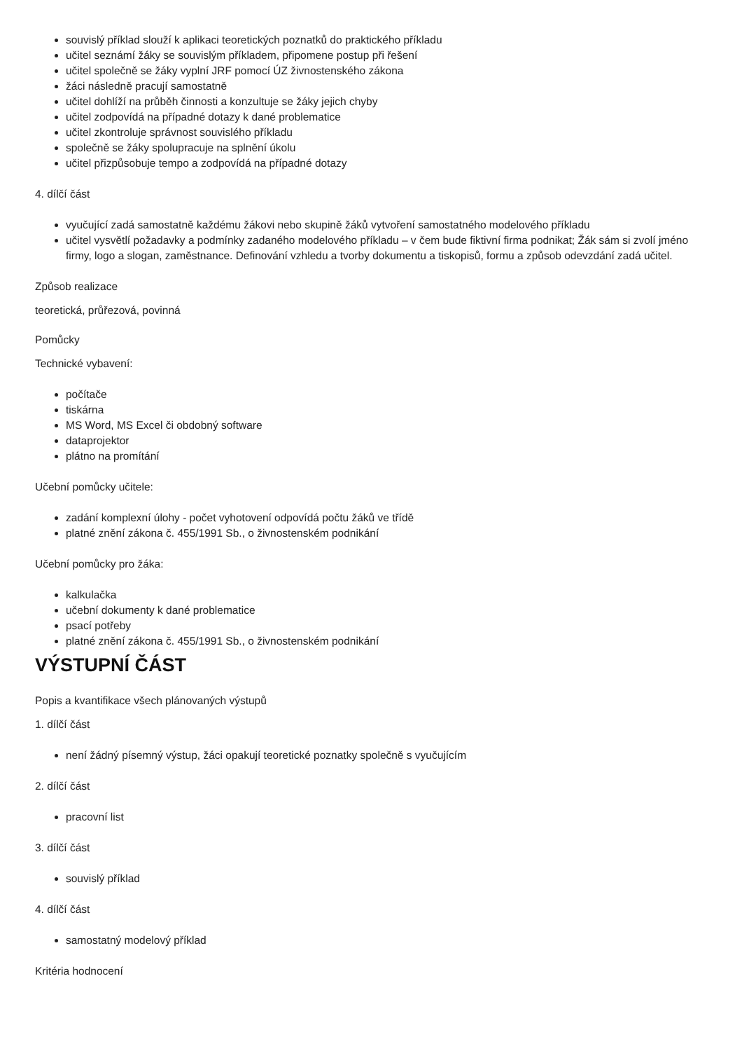souvislý příklad slouží k aplikaci teoretických poznatků do praktického příkladu
učitel seznámí žáky se souvislým příkladem, připomene postup při řešení
učitel společně se žáky vyplní JRF pomocí ÚZ živnostenského zákona
žáci následně pracují samostatně
učitel dohlíží na průběh činnosti a konzultuje se žáky jejich chyby
učitel zodpovídá na případné dotazy k dané problematice
učitel zkontroluje správnost souvislého příkladu
společně se žáky spolupracuje na splnění úkolu
učitel přizpůsobuje tempo a zodpovídá na případné dotazy
4. dílčí část
vyučující zadá samostatně každému žákovi nebo skupině žáků vytvoření samostatného modelového příkladu
učitel vysvětlí požadavky a podmínky zadaného modelového příkladu – v čem bude fiktivní firma podnikat; Žák sám si zvolí jméno firmy, logo a slogan, zaměstnance. Definování vzhledu a tvorby dokumentu a tiskopisů, formu a způsob odevzdání zadá učitel.
Způsob realizace
teoretická, průřezová, povinná
Pomůcky
Technické vybavení:
počítače
tiskárna
MS Word, MS Excel či obdobný software
dataprojektor
plátno na promítání
Učební pomůcky učitele:
zadání komplexní úlohy - počet vyhotovení odpovídá počtu žáků ve třídě
platné znění zákona č. 455/1991 Sb., o živnostenském podnikání
Učební pomůcky pro žáka:
kalkulačka
učební dokumenty k dané problematice
psací potřeby
platné znění zákona č. 455/1991 Sb., o živnostenském podnikání
VÝSTUPNÍ ČÁST
Popis a kvantifikace všech plánovaných výstupů
1. dílčí část
není žádný písemný výstup, žáci opakují teoretické poznatky společně s vyučujícím
2. dílčí část
pracovní list
3. dílčí část
souvislý příklad
4. dílčí část
samostatný modelový příklad
Kritéria hodnocení